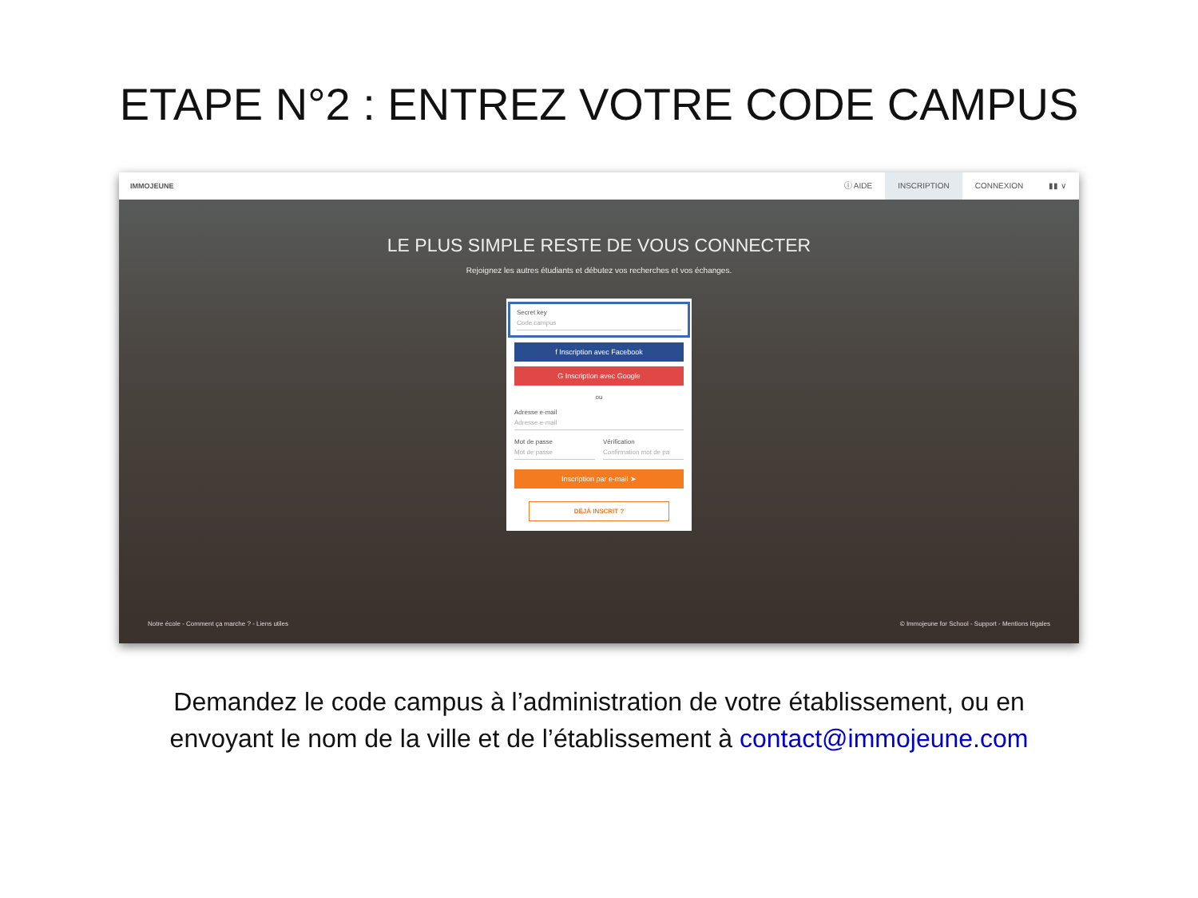ETAPE N°2 : ENTREZ VOTRE CODE CAMPUS
IMMOJEUNE
ⓘ AIDE INSCRIPTION CONNEXION ▮▮ ∨
LE PLUS SIMPLE RESTE DE VOUS CONNECTER
Rejoignez les autres étudiants et débutez vos recherches et vos échanges.
Secret key
Code campus
f Inscription avec Facebook
G Inscription avec Google
ou
Adresse e-mail
Adresse e-mail
Mot de passe
Mot de passe
Vérification
Confirmation mot de pa
Inscription par e-mail ➤
DÉJÀ INSCRIT ?
Notre école - Comment ça marche ? - Liens utiles © Immojeune for School - Support - Mentions légales
Demandez le code campus à l’administration de votre établissement, ou en
envoyant le nom de la ville et de l’établissement à contact@immojeune.com